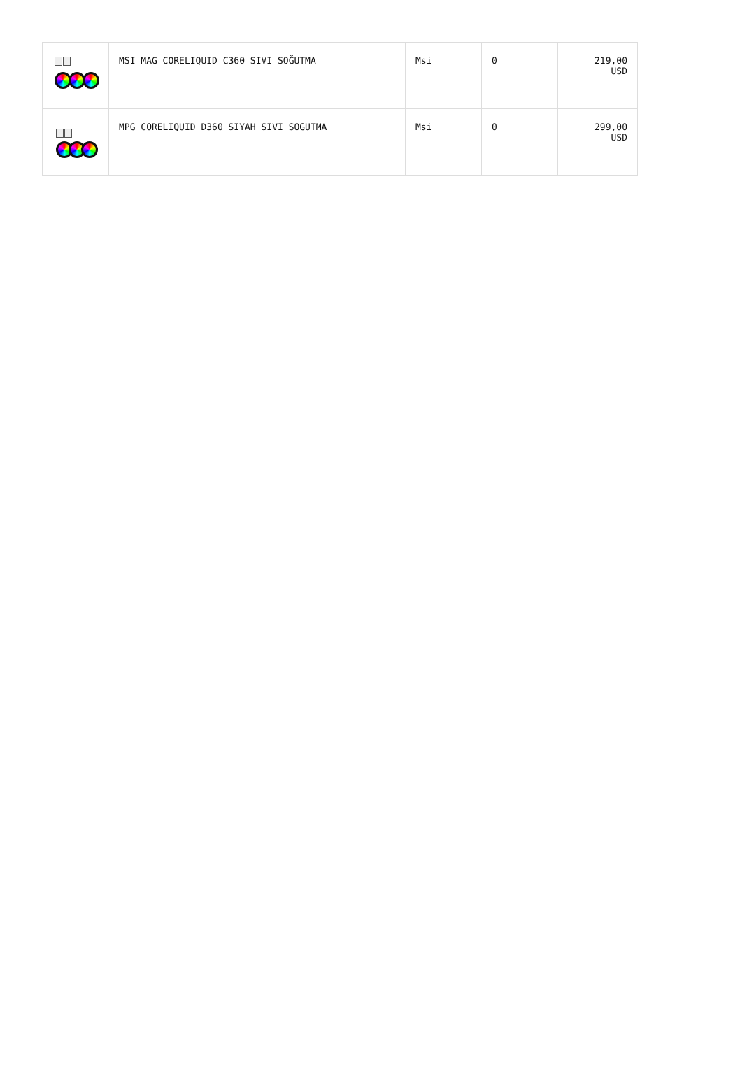| | MSI MAG CORELIQUID C360 SIVI SOĞUTMA | Msi | 0 | 219,00 USD |
| | MPG CORELIQUID D360 SIYAH SIVI SOGUTMA | Msi | 0 | 299,00 USD |